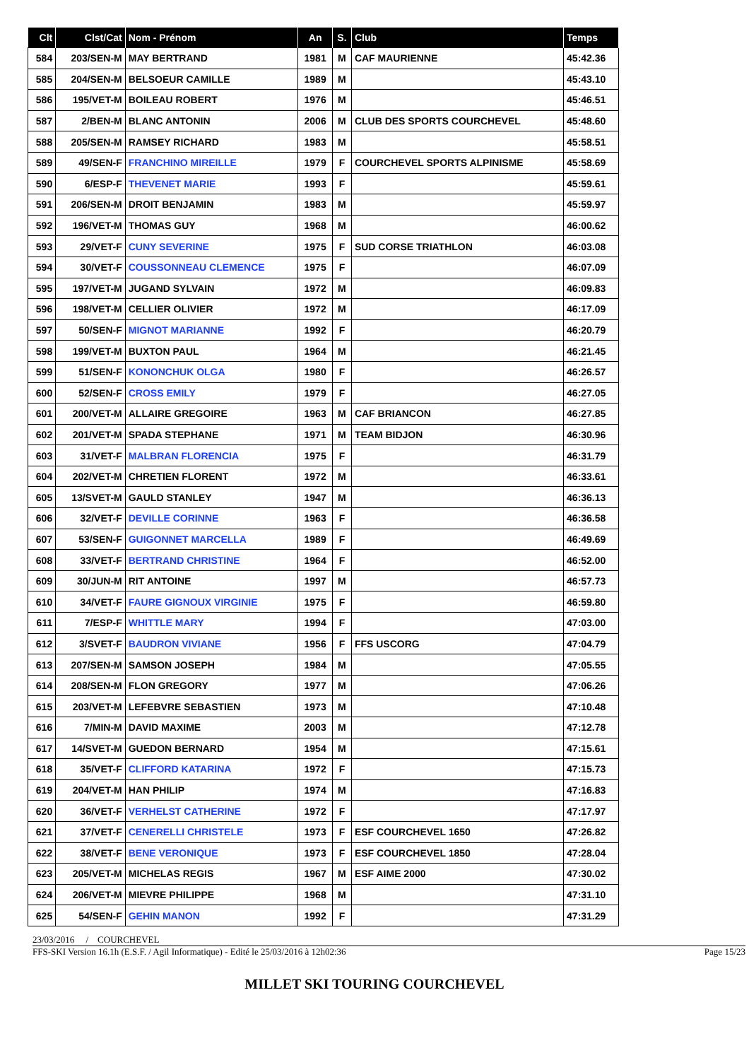| Clt | Clst/Cat | Nom - Prénom | An | S. | Club | Temps |
| --- | --- | --- | --- | --- | --- | --- |
| 584 | 203/SEN-M | MAY BERTRAND | 1981 | M | CAF MAURIENNE | 45:42.36 |
| 585 | 204/SEN-M | BELSOEUR CAMILLE | 1989 | M | | 45:43.10 |
| 586 | 195/VET-M | BOILEAU ROBERT | 1976 | M | | 45:46.51 |
| 587 | 2/BEN-M | BLANC ANTONIN | 2006 | M | CLUB DES SPORTS COURCHEVEL | 45:48.60 |
| 588 | 205/SEN-M | RAMSEY RICHARD | 1983 | M | | 45:58.51 |
| 589 | 49/SEN-F | FRANCHINO MIREILLE | 1979 | F | COURCHEVEL SPORTS ALPINISME | 45:58.69 |
| 590 | 6/ESP-F | THEVENET MARIE | 1993 | F | | 45:59.61 |
| 591 | 206/SEN-M | DROIT BENJAMIN | 1983 | M | | 45:59.97 |
| 592 | 196/VET-M | THOMAS GUY | 1968 | M | | 46:00.62 |
| 593 | 29/VET-F | CUNY SEVERINE | 1975 | F | SUD CORSE TRIATHLON | 46:03.08 |
| 594 | 30/VET-F | COUSSONNEAU CLEMENCE | 1975 | F | | 46:07.09 |
| 595 | 197/VET-M | JUGAND SYLVAIN | 1972 | M | | 46:09.83 |
| 596 | 198/VET-M | CELLIER OLIVIER | 1972 | M | | 46:17.09 |
| 597 | 50/SEN-F | MIGNOT MARIANNE | 1992 | F | | 46:20.79 |
| 598 | 199/VET-M | BUXTON PAUL | 1964 | M | | 46:21.45 |
| 599 | 51/SEN-F | KONONCHUK OLGA | 1980 | F | | 46:26.57 |
| 600 | 52/SEN-F | CROSS EMILY | 1979 | F | | 46:27.05 |
| 601 | 200/VET-M | ALLAIRE GREGOIRE | 1963 | M | CAF BRIANCON | 46:27.85 |
| 602 | 201/VET-M | SPADA STEPHANE | 1971 | M | TEAM BIDJON | 46:30.96 |
| 603 | 31/VET-F | MALBRAN FLORENCIA | 1975 | F | | 46:31.79 |
| 604 | 202/VET-M | CHRETIEN FLORENT | 1972 | M | | 46:33.61 |
| 605 | 13/SVET-M | GAULD STANLEY | 1947 | M | | 46:36.13 |
| 606 | 32/VET-F | DEVILLE CORINNE | 1963 | F | | 46:36.58 |
| 607 | 53/SEN-F | GUIGONNET MARCELLA | 1989 | F | | 46:49.69 |
| 608 | 33/VET-F | BERTRAND CHRISTINE | 1964 | F | | 46:52.00 |
| 609 | 30/JUN-M | RIT ANTOINE | 1997 | M | | 46:57.73 |
| 610 | 34/VET-F | FAURE GIGNOUX VIRGINIE | 1975 | F | | 46:59.80 |
| 611 | 7/ESP-F | WHITTLE MARY | 1994 | F | | 47:03.00 |
| 612 | 3/SVET-F | BAUDRON VIVIANE | 1956 | F | FFS USCORG | 47:04.79 |
| 613 | 207/SEN-M | SAMSON JOSEPH | 1984 | M | | 47:05.55 |
| 614 | 208/SEN-M | FLON GREGORY | 1977 | M | | 47:06.26 |
| 615 | 203/VET-M | LEFEBVRE SEBASTIEN | 1973 | M | | 47:10.48 |
| 616 | 7/MIN-M | DAVID MAXIME | 2003 | M | | 47:12.78 |
| 617 | 14/SVET-M | GUEDON BERNARD | 1954 | M | | 47:15.61 |
| 618 | 35/VET-F | CLIFFORD KATARINA | 1972 | F | | 47:15.73 |
| 619 | 204/VET-M | HAN PHILIP | 1974 | M | | 47:16.83 |
| 620 | 36/VET-F | VERHELST CATHERINE | 1972 | F | | 47:17.97 |
| 621 | 37/VET-F | CENERELLI CHRISTELE | 1973 | F | ESF COURCHEVEL 1650 | 47:26.82 |
| 622 | 38/VET-F | BENE VERONIQUE | 1973 | F | ESF COURCHEVEL 1850 | 47:28.04 |
| 623 | 205/VET-M | MICHELAS REGIS | 1967 | M | ESF AIME 2000 | 47:30.02 |
| 624 | 206/VET-M | MIEVRE PHILIPPE | 1968 | M | | 47:31.10 |
| 625 | 54/SEN-F | GEHIN MANON | 1992 | F | | 47:31.29 |
23/03/2016 / COURCHEVEL
FFS-SKI Version 16.1h (E.S.F. / Agil Informatique) - Edité le 25/03/2016 à 12h02:36 Page 15/23
MILLET SKI TOURING COURCHEVEL